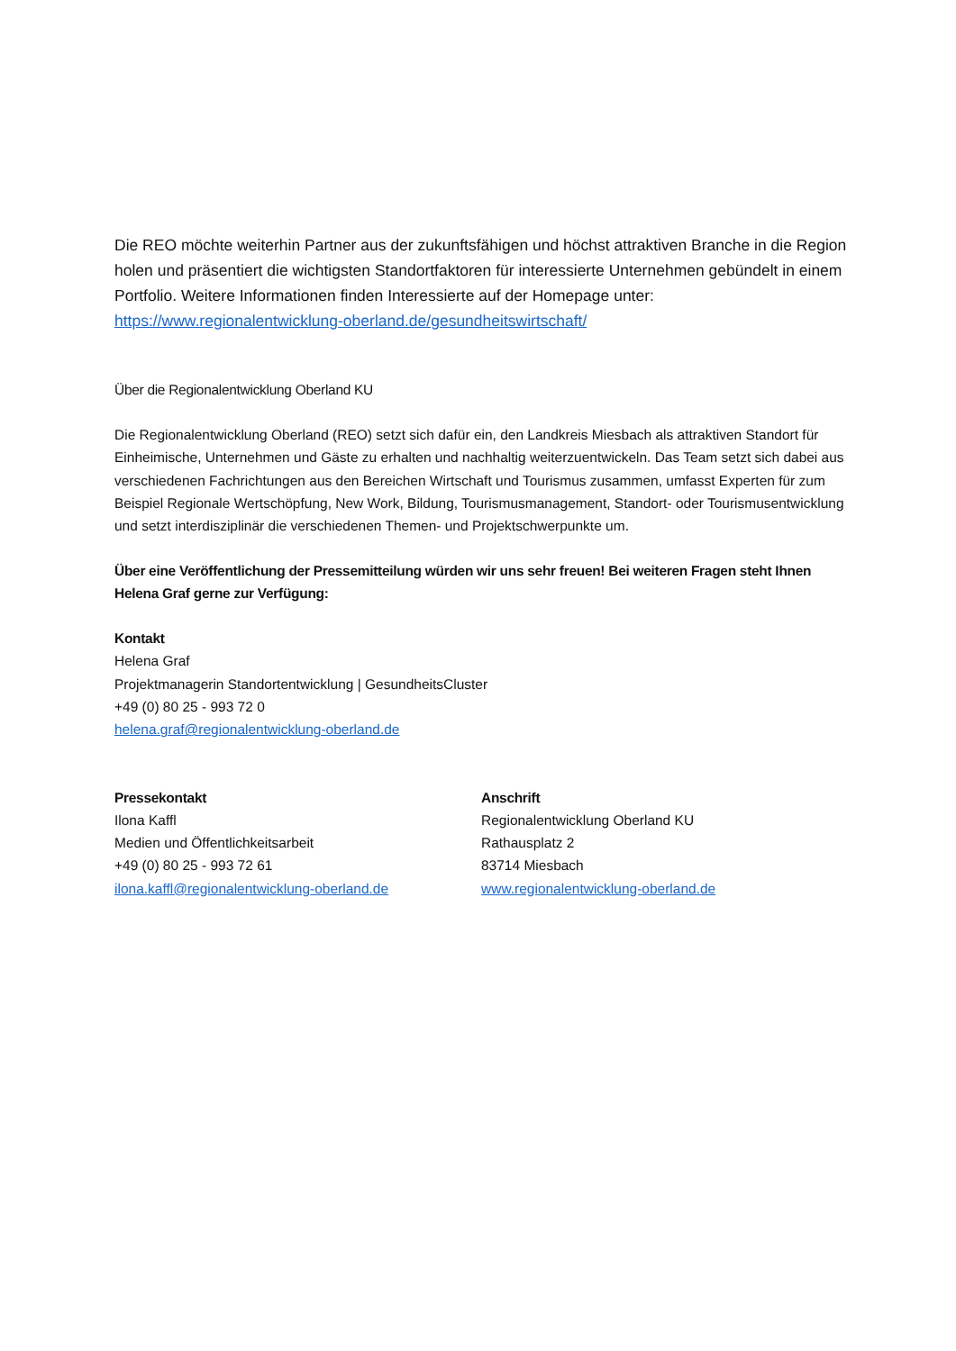Die REO möchte weiterhin Partner aus der zukunftsfähigen und höchst attraktiven Branche in die Region holen und präsentiert die wichtigsten Standortfaktoren für interessierte Unternehmen gebündelt in einem Portfolio. Weitere Informationen finden Interessierte auf der Homepage unter: https://www.regionalentwicklung-oberland.de/gesundheitswirtschaft/
Über die Regionalentwicklung Oberland KU
Die Regionalentwicklung Oberland (REO) setzt sich dafür ein, den Landkreis Miesbach als attraktiven Standort für Einheimische, Unternehmen und Gäste zu erhalten und nachhaltig weiterzuentwickeln. Das Team setzt sich dabei aus verschiedenen Fachrichtungen aus den Bereichen Wirtschaft und Tourismus zusammen, umfasst Experten für zum Beispiel Regionale Wertschöpfung, New Work, Bildung, Tourismusmanagement, Standort- oder Tourismusentwicklung und setzt interdisziplinär die verschiedenen Themen- und Projektschwerpunkte um.
Über eine Veröffentlichung der Pressemitteilung würden wir uns sehr freuen! Bei weiteren Fragen steht Ihnen Helena Graf gerne zur Verfügung:
Kontakt
Helena Graf
Projektmanagerin Standortentwicklung | GesundheitsCluster
+49 (0) 80 25 - 993 72 0
helena.graf@regionalentwicklung-oberland.de
Pressekontakt
Ilona Kaffl
Medien und Öffentlichkeitsarbeit
+49 (0) 80 25 - 993 72 61
ilona.kaffl@regionalentwicklung-oberland.de
Anschrift
Regionalentwicklung Oberland KU
Rathausplatz 2
83714 Miesbach
www.regionalentwicklung-oberland.de